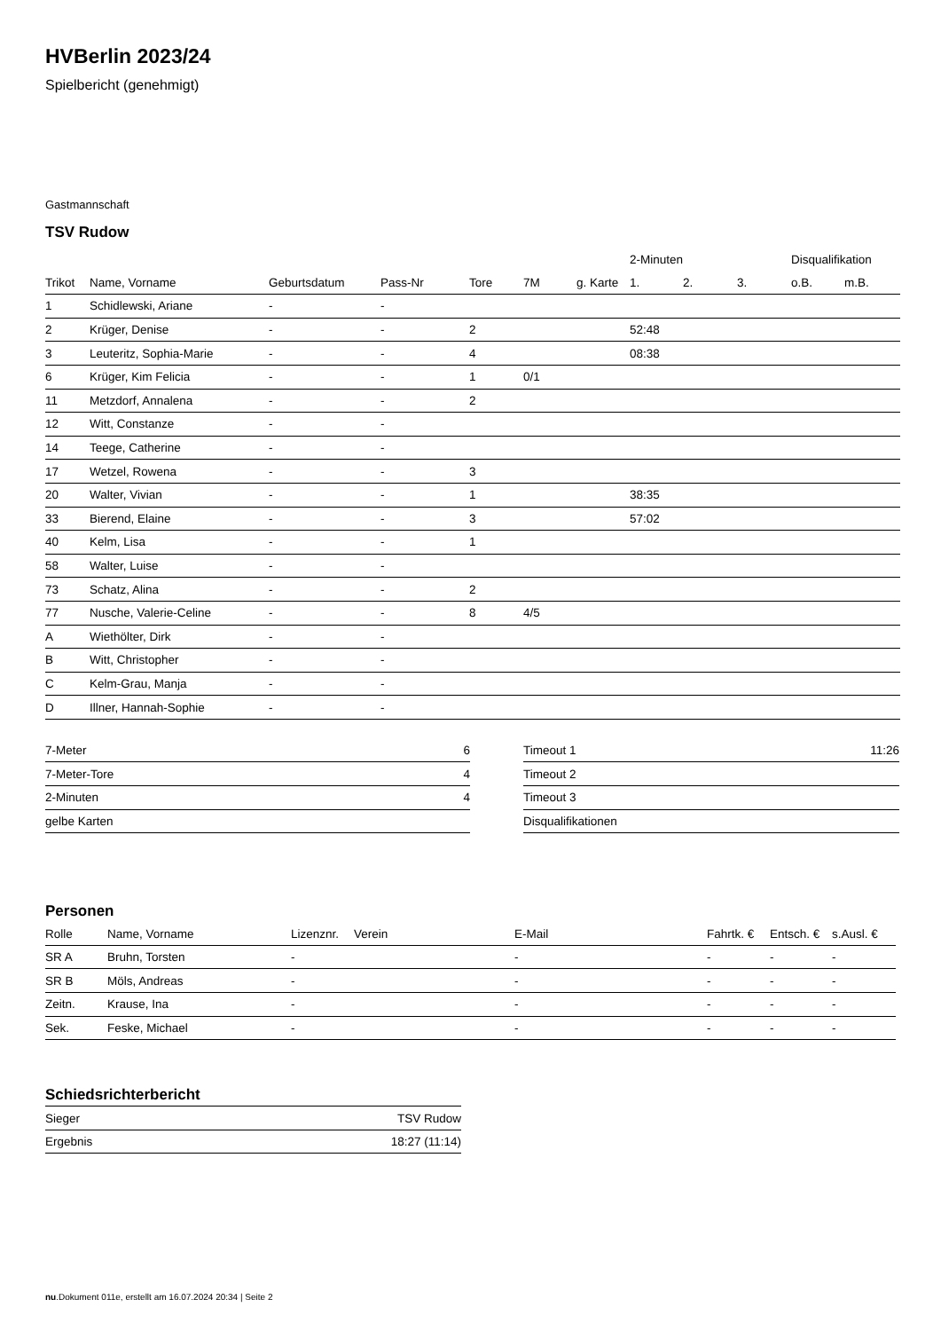HVBerlin 2023/24
Spielbericht (genehmigt)
Gastmannschaft
TSV Rudow
| | | | | | | | 2-Minuten | | | Disqualifikation | |
| --- | --- | --- | --- | --- | --- | --- | --- | --- | --- | --- | --- |
| Trikot | Name, Vorname | Geburtsdatum | Pass-Nr | Tore | 7M | g. Karte | 1. | 2. | 3. | o.B. | m.B. |
| 1 | Schidlewski, Ariane | - | - | | | | | | | | |
| 2 | Krüger, Denise | - | - | 2 | | | 52:48 | | | | |
| 3 | Leuteritz, Sophia-Marie | - | - | 4 | | | 08:38 | | | | |
| 6 | Krüger, Kim Felicia | - | - | 1 | 0/1 | | | | | | |
| 11 | Metzdorf, Annalena | - | - | 2 | | | | | | | |
| 12 | Witt, Constanze | - | - | | | | | | | | |
| 14 | Teege, Catherine | - | - | | | | | | | | |
| 17 | Wetzel, Rowena | - | - | 3 | | | | | | | |
| 20 | Walter, Vivian | - | - | 1 | | | 38:35 | | | | |
| 33 | Bierend, Elaine | - | - | 3 | | | 57:02 | | | | |
| 40 | Kelm, Lisa | - | - | 1 | | | | | | | |
| 58 | Walter, Luise | - | - | | | | | | | | |
| 73 | Schatz, Alina | - | - | 2 | | | | | | | |
| 77 | Nusche, Valerie-Celine | - | - | 8 | 4/5 | | | | | | |
| A | Wiethölter, Dirk | - | - | | | | | | | | |
| B | Witt, Christopher | - | - | | | | | | | | |
| C | Kelm-Grau, Manja | - | - | | | | | | | | |
| D | Illner, Hannah-Sophie | - | - | | | | | | | | |
| 7-Meter | 6 |
| 7-Meter-Tore | 4 |
| 2-Minuten | 4 |
| gelbe Karten | |
| Timeout 1 | 11:26 |
| Timeout 2 | |
| Timeout 3 | |
| Disqualifikationen | |
Personen
| Rolle | Name, Vorname | Lizenznr. | Verein | E-Mail | Fahrtk. € | Entsch. € | s.Ausl. € |
| --- | --- | --- | --- | --- | --- | --- | --- |
| SR A | Bruhn, Torsten | - | | - | - | - | - |
| SR B | Möls, Andreas | - | | - | - | - | - |
| Zeitn. | Krause, Ina | - | | - | - | - | - |
| Sek. | Feske, Michael | - | | - | - | - | - |
Schiedsrichterbericht
| Sieger | TSV Rudow |
| Ergebnis | 18:27 (11:14) |
nu.Dokument 011e, erstellt am 16.07.2024 20:34 | Seite 2